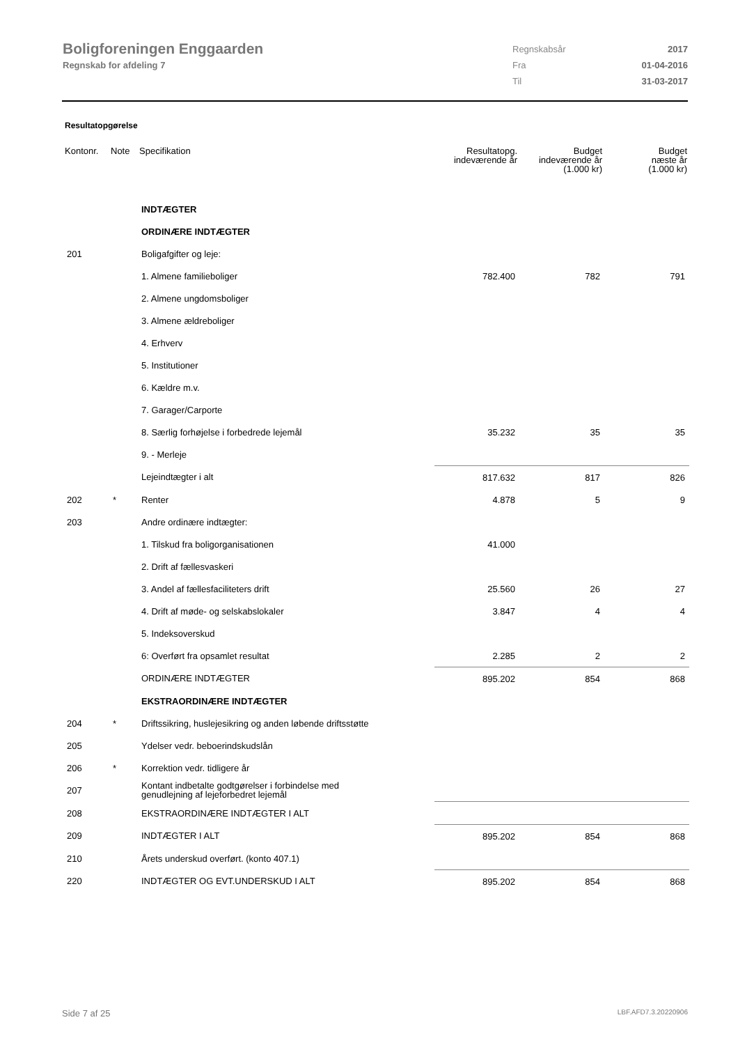Boligforeningen Enggaarden
Regnskab for afdeling 7
| Regnskabsår | 2017 |
| Fra | 01-04-2016 |
| Til | 31-03-2017 |
Resultatopgørelse
| Kontonr. | Note | Specifikation | Resultatopg. indeværende år | Budget indeværende år (1.000 kr) | Budget næste år (1.000 kr) |
| --- | --- | --- | --- | --- | --- |
| | | INDTÆGTER | | | |
| | | ORDINÆRE INDTÆGTER | | | |
| 201 | | Boligafgifter og leje: | | | |
| | | 1. Almene familieboliger | 782.400 | 782 | 791 |
| | | 2. Almene ungdomsboliger | | | |
| | | 3. Almene ældreboliger | | | |
| | | 4. Erhverv | | | |
| | | 5. Institutioner | | | |
| | | 6. Kældre m.v. | | | |
| | | 7. Garager/Carporte | | | |
| | | 8. Særlig forhøjelse i forbedrede lejemål | 35.232 | 35 | 35 |
| | | 9. - Merleje | | | |
| | | Lejeindtægter i alt | 817.632 | 817 | 826 |
| 202 | * | Renter | 4.878 | 5 | 9 |
| 203 | | Andre ordinære indtægter: | | | |
| | | 1. Tilskud fra boligorganisationen | 41.000 | | |
| | | 2. Drift af fællesvaskeri | | | |
| | | 3. Andel af fællesfaciliteters drift | 25.560 | 26 | 27 |
| | | 4. Drift af møde- og selskabslokaler | 3.847 | 4 | 4 |
| | | 5. Indeksoverskud | | | |
| | | 6: Overført fra opsamlet resultat | 2.285 | 2 | 2 |
| | | ORDINÆRE INDTÆGTER | 895.202 | 854 | 868 |
| | | EKSTRAORDINÆRE INDTÆGTER | | | |
| 204 | * | Driftssikring, huslejesikring og anden løbende driftsstøtte | | | |
| 205 | | Ydelser vedr. beboerindskudslån | | | |
| 206 | * | Korrektion vedr. tidligere år | | | |
| 207 | | Kontant indbetalte godtgørelser i forbindelse med genudlejning af lejeforbedret lejemål | | | |
| 208 | | EKSTRAORDINÆRE INDTÆGTER I ALT | | | |
| 209 | | INDTÆGTER I ALT | 895.202 | 854 | 868 |
| 210 | | Årets underskud overført. (konto 407.1) | | | |
| 220 | | INDTÆGTER OG EVT.UNDERSKUD I ALT | 895.202 | 854 | 868 |
Side 7 af 25 LBF.AFD7.3.20220906